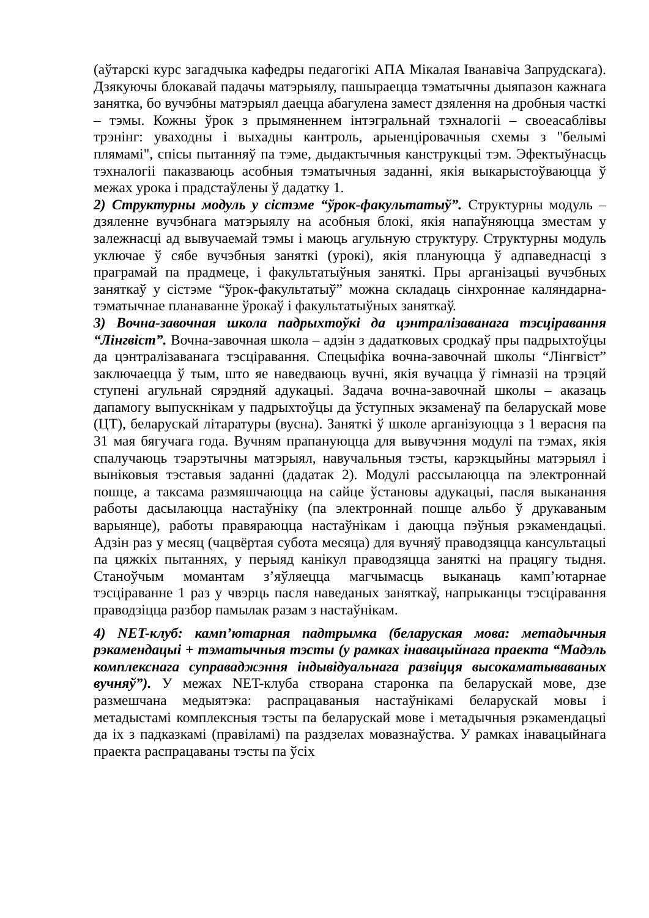(аўтарскі курс загадчыка кафедры педагогікі АПА Мікалая Іванавіча Запрудскага). Дзякуючы блокавай падачы матэрыялу, пашыраецца тэматычны дыяпазон кажнага занятка, бо вучэбны матэрыял даецца абагулена замест дзялення на дробныя часткі – тэмы. Кожны ўрок з прымяненнем інтэгральнай тэхналогіі – своеасаблівы трэнінг: уваходны і выхадны кантроль, арыенціровачныя схемы з "белымі плямамі", спісы пытанняў па тэме, дыдактычныя канструкцыі тэм. Эфектыўнасць тэхналогіі паказваюць асобныя тэматычныя заданні, якія выкарыстоўваюцца ў межах урока і прадстаўлены ў дадатку 1.
2) Структурны модуль у сістэме “ўрок-факультатыў”. Структурны модуль – дзяленне вучэбнага матэрыялу на асобныя блокі, якія напаўняюцца зместам у залежнасці ад вывучаемай тэмы і маюць агульную структуру. Структурны модуль уключае ў сябе вучэбныя заняткі (урокі), якія плануюцца ў адпаведнасці з праграмай па прадмеце, і факультатыўныя заняткі. Пры арганізацыі вучэбных заняткаў у сістэме “ўрок-факультатыў” можна складаць сінхроннае каляндарна-тэматычнае планаванне ўрокаў і факультатыўных заняткаў.
3) Вочна-завочная школа падрыхтоўкі да цэнтралізаванага тэсціравання “Лінгвіст”. Вочна-завочная школа – адзін з дадатковых сродкаў пры падрыхтоўцы да цэнтралізаванага тэсціравання. Спецыфіка вочна-завочнай школы “Лінгвіст” заключаецца ў тым, што яе наведваюць вучні, якія вучацца ў гімназіі на трэцяй ступені агульнай сярэдняй адукацыі. Задача вочна-завочнай школы – аказаць дапамогу выпускнікам у падрыхтоўцы да ўступных экзаменаў па беларускай мове (ЦТ), беларускай літаратуры (вусна). Заняткі ў школе арганізуюцца з 1 верасня па 31 мая бягучага года. Вучням прапануюцца для вывучэння модулі па тэмах, якія спалучаюць тэарэтычны матэрыял, навучальныя тэсты, карэкцыйны матэрыял і выніковыя тэставыя заданні (дадатак 2). Модулі рассылаюцца па электроннай пошце, а таксама размяшчаюцца на сайце ўстановы адукацыі, пасля выканання работы дасылаюцца настаўніку (па электроннай пошце альбо ў друкаваным варыянце), работы правяраюцца настаўнікам і даюцца пэўныя рэкамендацыі. Адзін раз у месяц (чацвёртая субота месяца) для вучняў праводзяцца кансультацыі па цяжкіх пытаннях, у перыяд канікул праводзяцца заняткі на працягу тыдня. Станоўчым момантам з’яўляецца магчымасць выканаць камп’ютарнае тэсціраванне 1 раз у чвэрць пасля наведаных заняткаў, напрыканцы тэсціравання праводзіцца разбор памылак разам з настаўнікам.
4) NET-клуб: камп’ютарная падтрымка (беларуская мова: метадычныя рэкамендацыі + тэматычныя тэсты (у рамках інавацыйнага праекта “Мадэль комплекснага суправаджэння індывідуальнага развіцця высокаматываваных вучняў”). У межах NET-клуба створана старонка па беларускай мове, дзе размешчана медыятэка: распрацаваныя настаўнікамі беларускай мовы і метадыстамі комплексныя тэсты па беларускай мове і метадычныя рэкамендацыі да іх з падказкамі (правіламі) па раздзелах мовазнаўства. У рамках інавацыйнага праекта распрацаваны тэсты па ўсіх